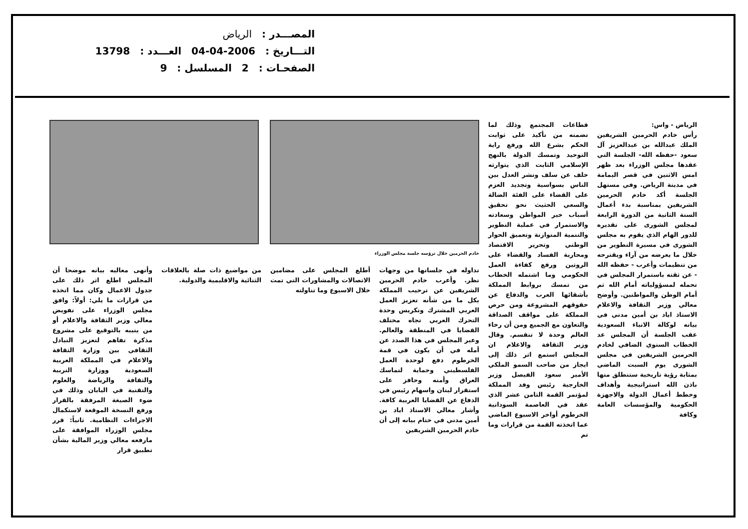المصـــدر : الرياض
التـــاريخ : 04-04-2006 العـــدد : 13798
الصفحـات : 2 المسلسل : 9
الرياض - واس:
رأس خادم الحرمين الشريفين الملك عبدالله بن عبدالعزيز آل سعود -حفظه الله- الجلسة التي عقدها مجلس الوزراء بعد ظهر امس الاثنين في قصر اليمامة في مدينة الرياض. وفي مستهل الجلسة أكد خادم الحرمين الشريفين بمناسبة بدء أعمال السنة الثانية من الدورة الرابعة لمجلس الشورى على تقديره للدور الهام الذي يقوم به مجلس الشورى في مسيرة التطوير من خلال ما يعرضه من آراء ويقترحه من تنظيمات وأعرب - حفظه الله - عن ثقته باستمرار المجلس في تحمله لمسؤولياته أمام الله ثم أمام الوطن والمواطنين. وأوضح معالي وزير الثقافة والاعلام الاستاذ اياد بن أمين مدني في بيانه لوكالة الانباء السعودية عقب الجلسة أن المجلس عد الخطاب السنوي الضافي لخادم الحرمين الشريفين في مجلس الشورى يوم السبت الماضي بمثابة رؤية تاريخية ستنطلق منها باذن الله استراتيجية وأهداف وخطط أعمال الدولة والاجهزة الحكومية والمؤسسات العامة وكافة
قطاعات المجتمع وذلك لما تضمنه من تأكيد على ثوابت الحكم بشرع الله ورفع راية التوحيد وتمسك الدولة بالنهج الإسلامي الثابت الذي يتوارثه خلف عن سلف ونشر العدل بين الناس بسواسية وتجديد العزم على القضاء على الفئة الضالة والسعي الحثيث نحو تحقيق أسباب خير المواطن وسعادته والاستمرار في عملية التطوير والتنمية المتوازنة وتعميق الحوار الوطني وتحرير الاقتصاد ومحاربة الفساد والقضاء على الروتين ورفع كفاءة العمل الحكومي وما اشتمله الخطاب من تمسك بروابط المملكة بأشقائها العرب والدفاع عن حقوقهم المشروعة ومن حرص المملكة على مواقف الصداقة والتعاون مع الجميع ومن أن رخاء العالم وحدة لا تنقسم. وقال وزير الثقافة والاعلام ان المجلس استمع اثر ذلك إلى ايجاز من صاحب السمو الملكي الأمير سعود الفيصل وزير الخارجية رئيس وفد المملكة لمؤتمر القمة الثامن عشر الذي عقد في العاصمة السودانية الخرطوم أواخر الاسبوع الماضي عما اتخذته القمة من قرارات وما تم
خادم الحرمين خلال ترؤسه جلسة مجلس الوزراء
تداوله في جلساتها من وجهات نظر. وأعرب خادم الحرمين الشريفين عن ترحيب المملكة بكل ما من شأنه تعزيز العمل العربي المشترك وتكريس وحدة التحرك العربي تجاه مختلف القضايا في المنطقة والعالم. وعبر المجلس في هذا الصدد عن أمله في أن يكون في قمة الخرطوم دفع لوحدة العمل الفلسطيني وحماية لتماسك العراق وأمنه وحافز على استقرار لبنان واسهام رئيس في الدفاع عن القضايا العربية كافة. وأشار معالي الاستاذ اياد بن أمين مدني في ختام بيانه إلى أن خادم الحرمين الشريفين
أطلع المجلس على مضامين الاتصالات والمشاورات التي تمت خلال الاسبوع وما تناولته
من مواضيع ذات صلة بالعلاقات الثنائية والاقليمية والدولية.
وأنهى معاليه بيانه موضحا أن المجلس اطلع اثر ذلك على جدول الاعمال وكان مما اتخذه من قرارات ما يلي: أولاً: وافق مجلس الوزراء على تفويض معالي وزير الثقافة والاعلام أو من ينيبه بالتوقيع على مشروع مذكرة تفاهم لتعزيز التبادل الثقافي بين وزارة الثقافة والاعلام في المملكة العربية السعودية ووزارة التربية والثقافة والرياضة والعلوم والتقنية في اليابان وذلك في ضوء الصيغة المرفقة بالقرار ورفع النسخة الموقعة لاستكمال الاجراءات النظامية. ثانياً: قرر مجلس الوزراء الموافقة على مارفعه معالي وزير المالية بشأن تطبيق قرار